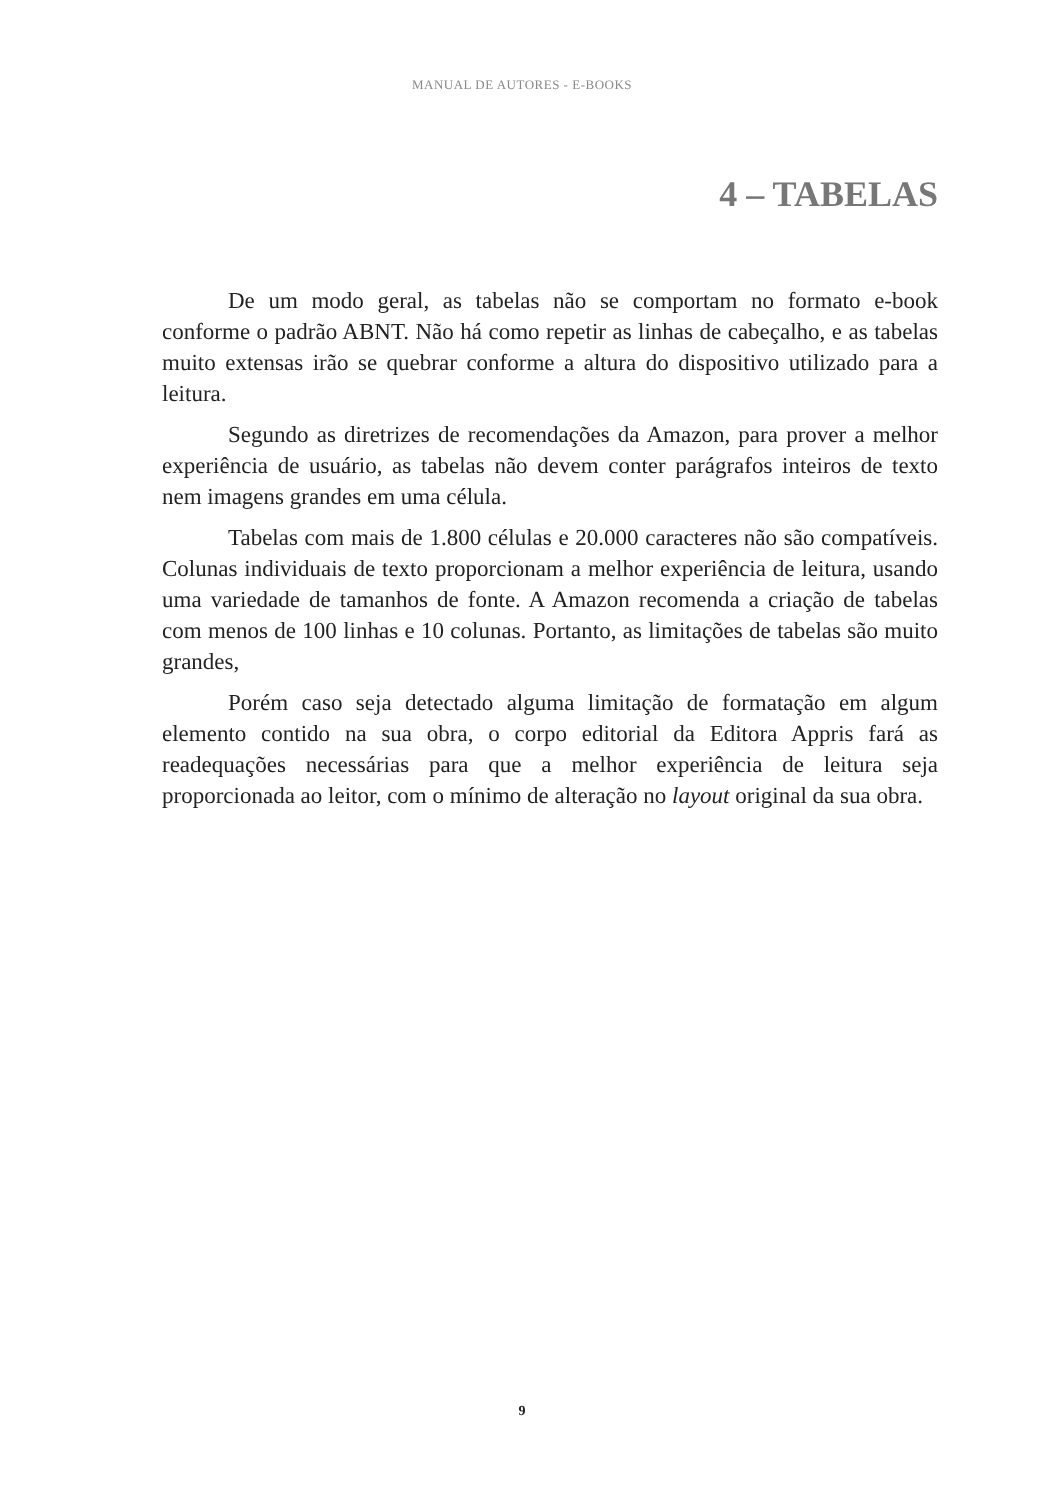MANUAL DE AUTORES - E-BOOKS
4 – TABELAS
De um modo geral, as tabelas não se comportam no formato e-book conforme o padrão ABNT. Não há como repetir as linhas de cabeçalho, e as tabelas muito extensas irão se quebrar conforme a altura do dispositivo utilizado para a leitura.
Segundo as diretrizes de recomendações da Amazon, para prover a melhor experiência de usuário, as tabelas não devem conter parágrafos inteiros de texto nem imagens grandes em uma célula.
Tabelas com mais de 1.800 células e 20.000 caracteres não são compatíveis. Colunas individuais de texto proporcionam a melhor experiência de leitura, usando uma variedade de tamanhos de fonte. A Amazon recomenda a criação de tabelas com menos de 100 linhas e 10 colunas. Portanto, as limitações de tabelas são muito grandes,
Porém caso seja detectado alguma limitação de formatação em algum elemento contido na sua obra, o corpo editorial da Editora Appris fará as readequações necessárias para que a melhor experiência de leitura seja proporcionada ao leitor, com o mínimo de alteração no layout original da sua obra.
9